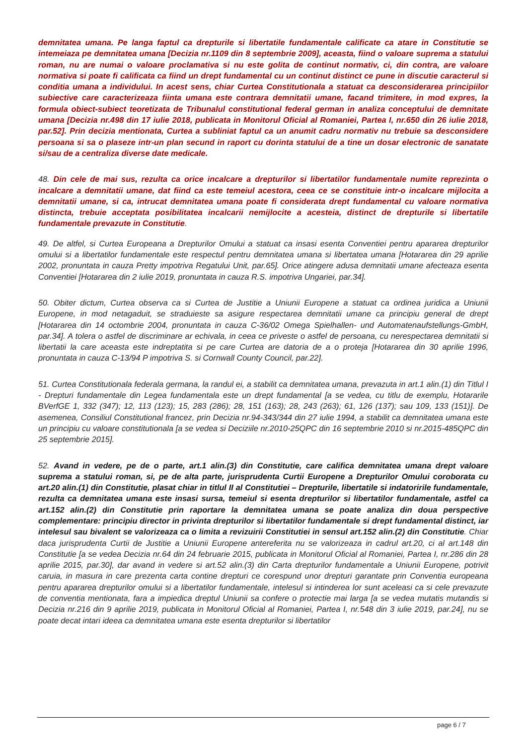demnitatea umana. Pe langa faptul ca drepturile si libertatile fundamentale calificate ca atare in Constitutie se intemeiaza pe demnitatea umana [Decizia nr.1109 din 8 septembrie 2009], aceasta, fiind o valoare suprema a statului roman, nu are numai o valoare proclamativa si nu este golita de continut normativ, ci, din contra, are valoare normativa si poate fi calificata ca fiind un drept fundamental cu un continut distinct ce pune in discutie caracterul si conditia umana a individului. In acest sens, chiar Curtea Constitutionala a statuat ca desconsiderarea principiilor subiective care caracterizeaza fiinta umana este contrara demnitatii umane, facand trimitere, in mod expres, la formula obiect-subiect teoretizata de Tribunalul constitutional federal german in analiza conceptului de demnitate umana [Decizia nr.498 din 17 iulie 2018, publicata in Monitorul Oficial al Romaniei, Partea I, nr.650 din 26 iulie 2018, par.52]. Prin decizia mentionata, Curtea a subliniat faptul ca un anumit cadru normativ nu trebuie sa desconsidere persoana si sa o plaseze intr-un plan secund in raport cu dorinta statului de a tine un dosar electronic de sanatate si/sau de a centraliza diverse date medicale.
48. Din cele de mai sus, rezulta ca orice incalcare a drepturilor si libertatilor fundamentale numite reprezinta o incalcare a demnitatii umane, dat fiind ca este temeiul acestora, ceea ce se constituie intr-o incalcare mijlocita a demnitatii umane, si ca, intrucat demnitatea umana poate fi considerata drept fundamental cu valoare normativa distincta, trebuie acceptata posibilitatea incalcarii nemijlocite a acesteia, distinct de drepturile si libertatile fundamentale prevazute in Constitutie.
49. De altfel, si Curtea Europeana a Drepturilor Omului a statuat ca insasi esenta Conventiei pentru apararea drepturilor omului si a libertatilor fundamentale este respectul pentru demnitatea umana si libertatea umana [Hotararea din 29 aprilie 2002, pronuntata in cauza Pretty impotriva Regatului Unit, par.65]. Orice atingere adusa demnitatii umane afecteaza esenta Conventiei [Hotararea din 2 iulie 2019, pronuntata in cauza R.S. impotriva Ungariei, par.34].
50. Obiter dictum, Curtea observa ca si Curtea de Justitie a Uniunii Europene a statuat ca ordinea juridica a Uniunii Europene, in mod netagaduit, se straduieste sa asigure respectarea demnitatii umane ca principiu general de drept [Hotararea din 14 octombrie 2004, pronuntata in cauza C-36/02 Omega Spielhallen- und Automatenaufstellungs-GmbH, par.34]. A tolera o astfel de discriminare ar echivala, in ceea ce priveste o astfel de persoana, cu nerespectarea demnitatii si libertatii la care aceasta este indreptatita si pe care Curtea are datoria de a o proteja [Hotararea din 30 aprilie 1996, pronuntata in cauza C-13/94 P impotriva S. si Cornwall County Council, par.22].
51. Curtea Constitutionala federala germana, la randul ei, a stabilit ca demnitatea umana, prevazuta in art.1 alin.(1) din Titlul I - Drepturi fundamentale din Legea fundamentala este un drept fundamental [a se vedea, cu titlu de exemplu, Hotararile BVerfGE 1, 332 (347); 12, 113 (123); 15, 283 (286); 28, 151 (163); 28, 243 (263); 61, 126 (137); sau 109, 133 (151)]. De asemenea, Consiliul Constitutional francez, prin Decizia nr.94-343/344 din 27 iulie 1994, a stabilit ca demnitatea umana este un principiu cu valoare constitutionala [a se vedea si Deciziile nr.2010-25QPC din 16 septembrie 2010 si nr.2015-485QPC din 25 septembrie 2015].
52. Avand in vedere, pe de o parte, art.1 alin.(3) din Constitutie, care califica demnitatea umana drept valoare suprema a statului roman, si, pe de alta parte, jurisprudenta Curtii Europene a Drepturilor Omului coroborata cu art.20 alin.(1) din Constitutie, plasat chiar in titlul II al Constitutiei – Drepturile, libertatile si indatoririle fundamentale, rezulta ca demnitatea umana este insasi sursa, temeiul si esenta drepturilor si libertatilor fundamentale, astfel ca art.152 alin.(2) din Constitutie prin raportare la demnitatea umana se poate analiza din doua perspective complementare: principiu director in privinta drepturilor si libertatilor fundamentale si drept fundamental distinct, iar intelesul sau bivalent se valorizeaza ca o limita a revizuirii Constitutiei in sensul art.152 alin.(2) din Constitutie. Chiar daca jurisprudenta Curtii de Justitie a Uniunii Europene antereferita nu se valorizeaza in cadrul art.20, ci al art.148 din Constitutie [a se vedea Decizia nr.64 din 24 februarie 2015, publicata in Monitorul Oficial al Romaniei, Partea I, nr.286 din 28 aprilie 2015, par.30], dar avand in vedere si art.52 alin.(3) din Carta drepturilor fundamentale a Uniunii Europene, potrivit caruia, in masura in care prezenta carta contine drepturi ce corespund unor drepturi garantate prin Conventia europeana pentru apararea drepturilor omului si a libertatilor fundamentale, intelesul si intinderea lor sunt aceleasi ca si cele prevazute de conventia mentionata, fara a impiedica dreptul Uniunii sa confere o protectie mai larga [a se vedea mutatis mutandis si Decizia nr.216 din 9 aprilie 2019, publicata in Monitorul Oficial al Romaniei, Partea I, nr.548 din 3 iulie 2019, par.24], nu se poate decat intari ideea ca demnitatea umana este esenta drepturilor si libertatilor
page 6 / 7